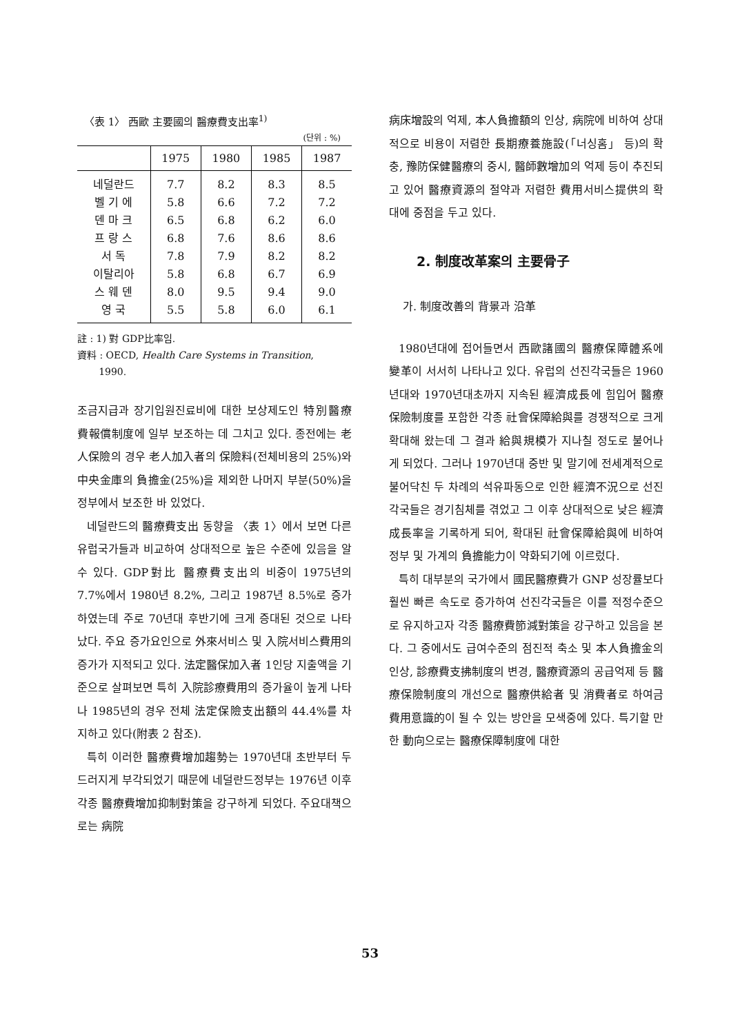〈表 1〉 西歐 主要國의 醫療費支出率<sup>1)</sup>
(단위 : %)
| | 1975 | 1980 | 1985 | 1987 |
| --- | --- | --- | --- | --- |
| 네덜란드 | 7.7 | 8.2 | 8.3 | 8.5 |
| 벨 기 에 | 5.8 | 6.6 | 7.2 | 7.2 |
| 덴 마 크 | 6.5 | 6.8 | 6.2 | 6.0 |
| 프 랑 스 | 6.8 | 7.6 | 8.6 | 8.6 |
| 서 독 | 7.8 | 7.9 | 8.2 | 8.2 |
| 이탈리아 | 5.8 | 6.8 | 6.7 | 6.9 |
| 스 웨 덴 | 8.0 | 9.5 | 9.4 | 9.0 |
| 영 국 | 5.5 | 5.8 | 6.0 | 6.1 |
註 : 1) 對 GDP比率임.
資料 : OECD, Health Care Systems in Transition,
1990.
조금지급과 장기입원진료비에 대한 보상제도인 特別醫療費報償制度에 일부 보조하는 데 그치고 있다. 종전에는 老人保險의 경우 老人加入者의 保險料(전체비용의 25%)와 中央金庫의 負擔金(25%)을 제외한 나머지 부분(50%)을 정부에서 보조한 바 있었다.
네덜란드의 醫療費支出 동향을 〈表 1〉에서 보면 다른 유럽국가들과 비교하여 상대적으로 높은 수준에 있음을 알 수 있다. GDP對比 醫療費支出의 비중이 1975년의 7.7%에서 1980년 8.2%, 그리고 1987년 8.5%로 증가하였는데 주로 70년대 후반기에 크게 증대된 것으로 나타났다. 주요 증가요인으로 外來서비스 및 入院서비스費用의 증가가 지적되고 있다. 法定醫保加入者 1인당 지출액을 기준으로 살펴보면 특히 入院診療費用의 증가율이 높게 나타나 1985년의 경우 전체 法定保險支出額의 44.4%를 차지하고 있다(附表 2 참조).
특히 이러한 醫療費增加趨勢는 1970년대 초반부터 두드러지게 부각되었기 때문에 네덜란드정부는 1976년 이후 각종 醫療費增加抑制對策을 강구하게 되었다. 주요대책으로는 病院
病床增設의 억제, 本人負擔額의 인상, 病院에 비하여 상대적으로 비용이 저렴한 長期療養施設(「너싱홈」 등)의 확충, 豫防保健醫療의 중시, 醫師數增加의 억제 등이 추진되고 있어 醫療資源의 절약과 저렴한 費用서비스提供의 확대에 중점을 두고 있다.
2. 制度改革案의 主要骨子
가. 制度改善의 背景과 沿革
1980년대에 접어들면서 西歐諸國의 醫療保障體系에 變革이 서서히 나타나고 있다. 유럽의 선진각국들은 1960년대와 1970년대초까지 지속된 經濟成長에 힘입어 醫療保險制度를 포함한 각종 社會保障給與를 경쟁적으로 크게 확대해 왔는데 그 결과 給與規模가 지나칠 정도로 불어나게 되었다. 그러나 1970년대 중반 및 말기에 전세계적으로 불어닥친 두 차례의 석유파동으로 인한 經濟不況으로 선진각국들은 경기침체를 겪었고 그 이후 상대적으로 낮은 經濟成長率을 기록하게 되어, 확대된 社會保障給與에 비하여 정부 및 가계의 負擔能力이 약화되기에 이르렀다.
특히 대부분의 국가에서 國民醫療費가 GNP 성장률보다 훨씬 빠른 속도로 증가하여 선진각국들은 이를 적정수준으로 유지하고자 각종 醫療費節減對策을 강구하고 있음을 본다. 그 중에서도 급여수준의 점진적 축소 및 本人負擔金의 인상, 診療費支拂制度의 변경, 醫療資源의 공급억제 등 醫療保險制度의 개선으로 醫療供給者 및 消費者로 하여금 費用意識的이 될 수 있는 방안을 모색중에 있다. 특기할 만한 動向으로는 醫療保障制度에 대한
53